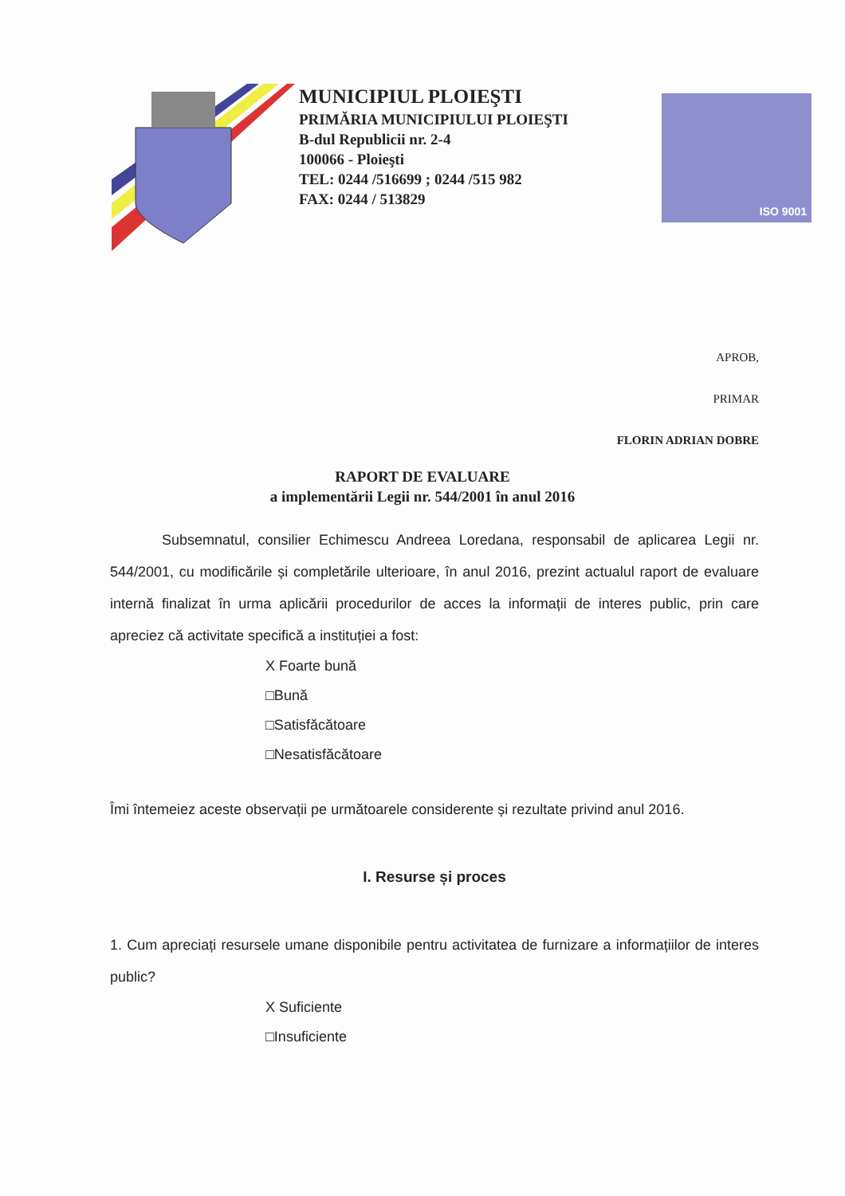MUNICIPIUL PLOIEŞTI
PRIMĂRIA MUNICIPIULUI PLOIEŞTI
B-dul Republicii nr. 2-4
100066 - Ploieşti
TEL: 0244 /516699 ; 0244 /515 982
FAX: 0244 / 513829
ISO 9001
APROB,
PRIMAR
FLORIN ADRIAN DOBRE
RAPORT DE EVALUARE
a implementării Legii nr. 544/2001 în anul 2016
Subsemnatul, consilier Echimescu Andreea Loredana, responsabil de aplicarea Legii nr. 544/2001, cu modificările și completările ulterioare, în anul 2016, prezint actualul raport de evaluare internă finalizat în urma aplicării procedurilor de acces la informații de interes public, prin care apreciez că activitate specifică a instituției a fost:
X Foarte bună
□Bună
□Satisfăcătoare
□Nesatisfăcătoare
Îmi întemeiez aceste observații pe următoarele considerente și rezultate privind anul 2016.
I. Resurse și proces
1. Cum apreciați resursele umane disponibile pentru activitatea de furnizare a informațiilor de interes public?
X Suficiente
□Insuficiente